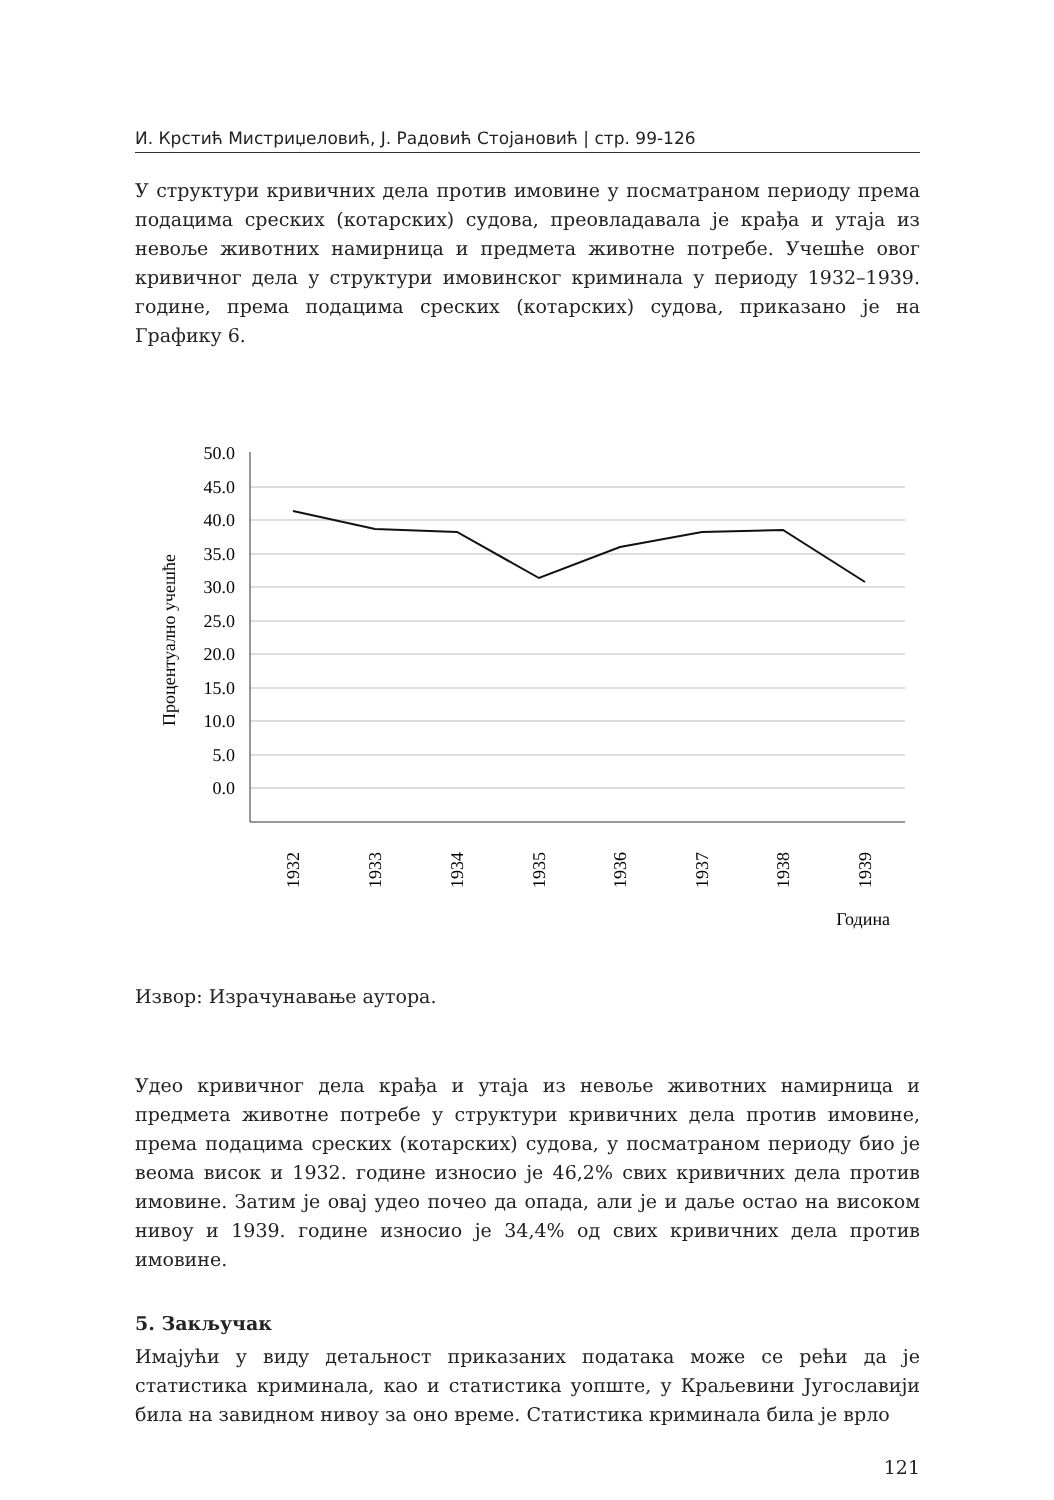И. Крстић Мистриџеловић, Ј. Радовић Стојановић | стр. 99-126
У структури кривичних дела против имовине у посматраном периоду према подацима среских (котарских) судова, преовладавала је крађа и утаја из невоље животних намирница и предмета животне потребе. Учешће овог кривичног дела у структури имовинског криминала у периоду 1932–1939. године, према подацима среских (котарских) судова, приказано је на Графику 6.
50.0
45.0
40.0
35.0
30.0
25.0
20.0
15.0
10.0
5.0
0.0
Процентуално учешће
1932
1933
1934
1935
1936
1937
1938
1939
Година
Извор: Израчунавање аутора.
Удео кривичног дела крађа и утаја из невоље животних намирница и предмета животне потребе у структури кривичних дела против имовине, према подацима среских (котарских) судова, у посматраном периоду био је веома висок и 1932. године износио је 46,2% свих кривичних дела против имовине. Затим је овај удео почео да опада, али је и даље остао на високом нивоу и 1939. године износио је 34,4% од свих кривичних дела против имовине.
5. Закључак
Имајући у виду детаљност приказаних података може се рећи да је статистика криминала, као и статистика уопште, у Краљевини Југославији била на завидном нивоу за оно време. Статистика криминала била је врло
121